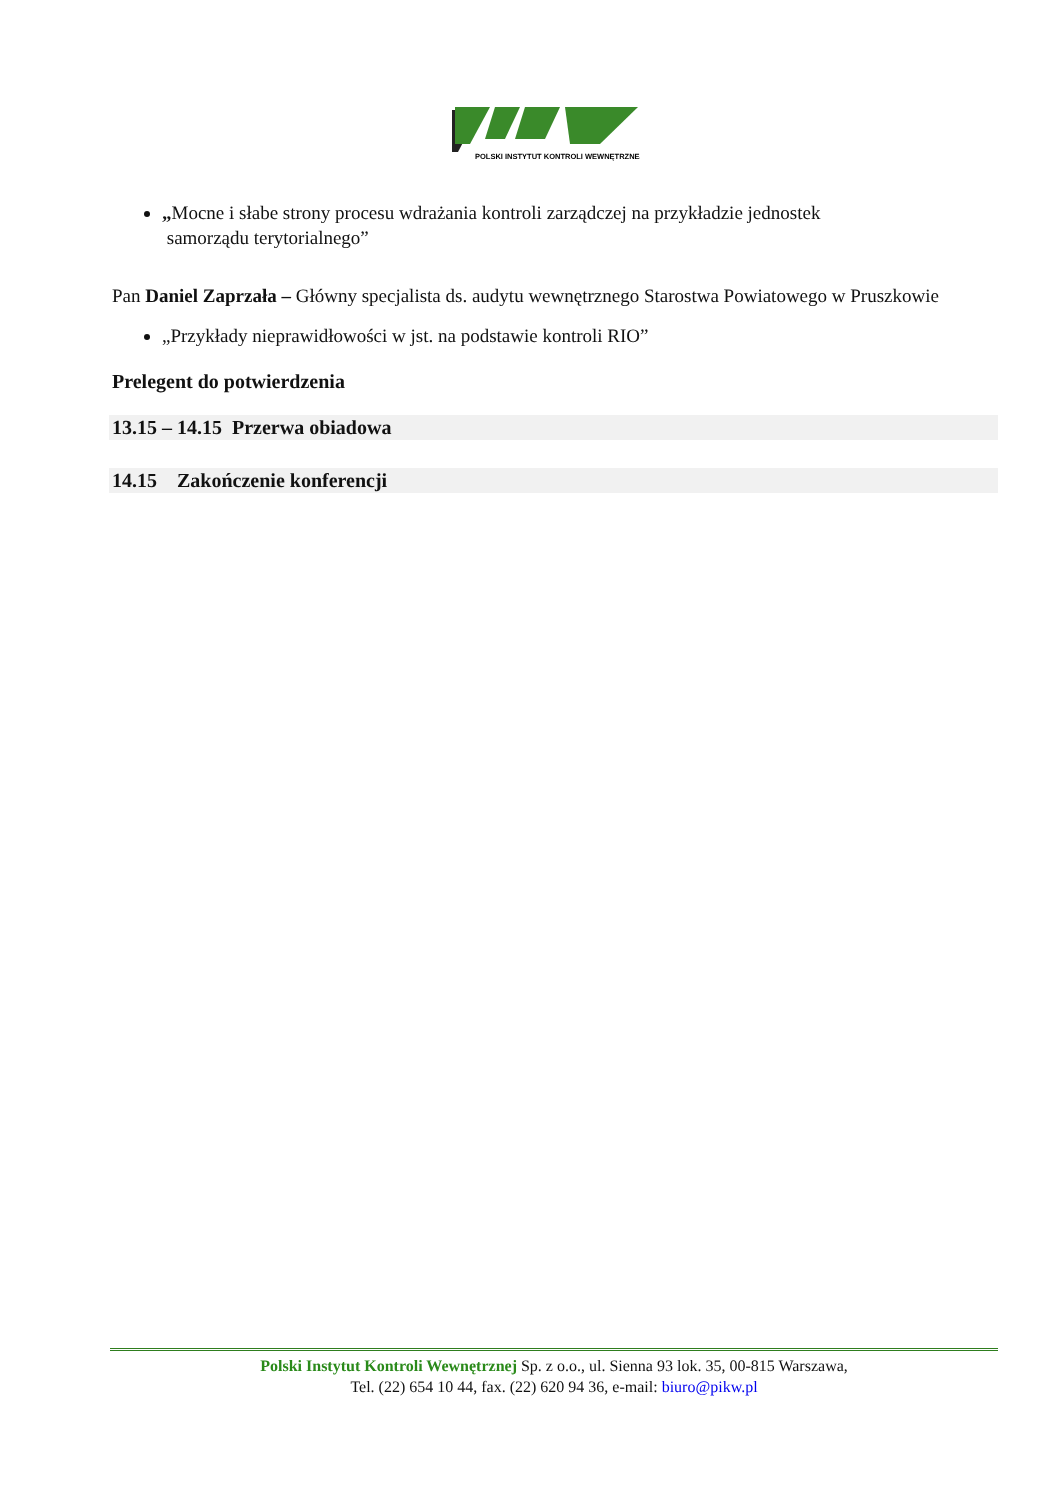POLSKI INSTYTUT KONTROLI WEWNĘTRZNEJ
„Mocne i słabe strony procesu wdrażania kontroli zarządczej na przykładzie jednostek
samorządu terytorialnego”
Pan Daniel Zaprzała – Główny specjalista ds. audytu wewnętrznego Starostwa Powiatowego w Pruszkowie
„Przykłady nieprawidłowości w jst. na podstawie kontroli RIO”
Prelegent do potwierdzenia
13.15 – 14.15 Przerwa obiadowa
14.15 Zakończenie konferencji
Polski Instytut Kontroli Wewnętrznej Sp. z o.o., ul. Sienna 93 lok. 35, 00-815 Warszawa,
Tel. (22) 654 10 44, fax. (22) 620 94 36, e-mail: biuro@pikw.pl